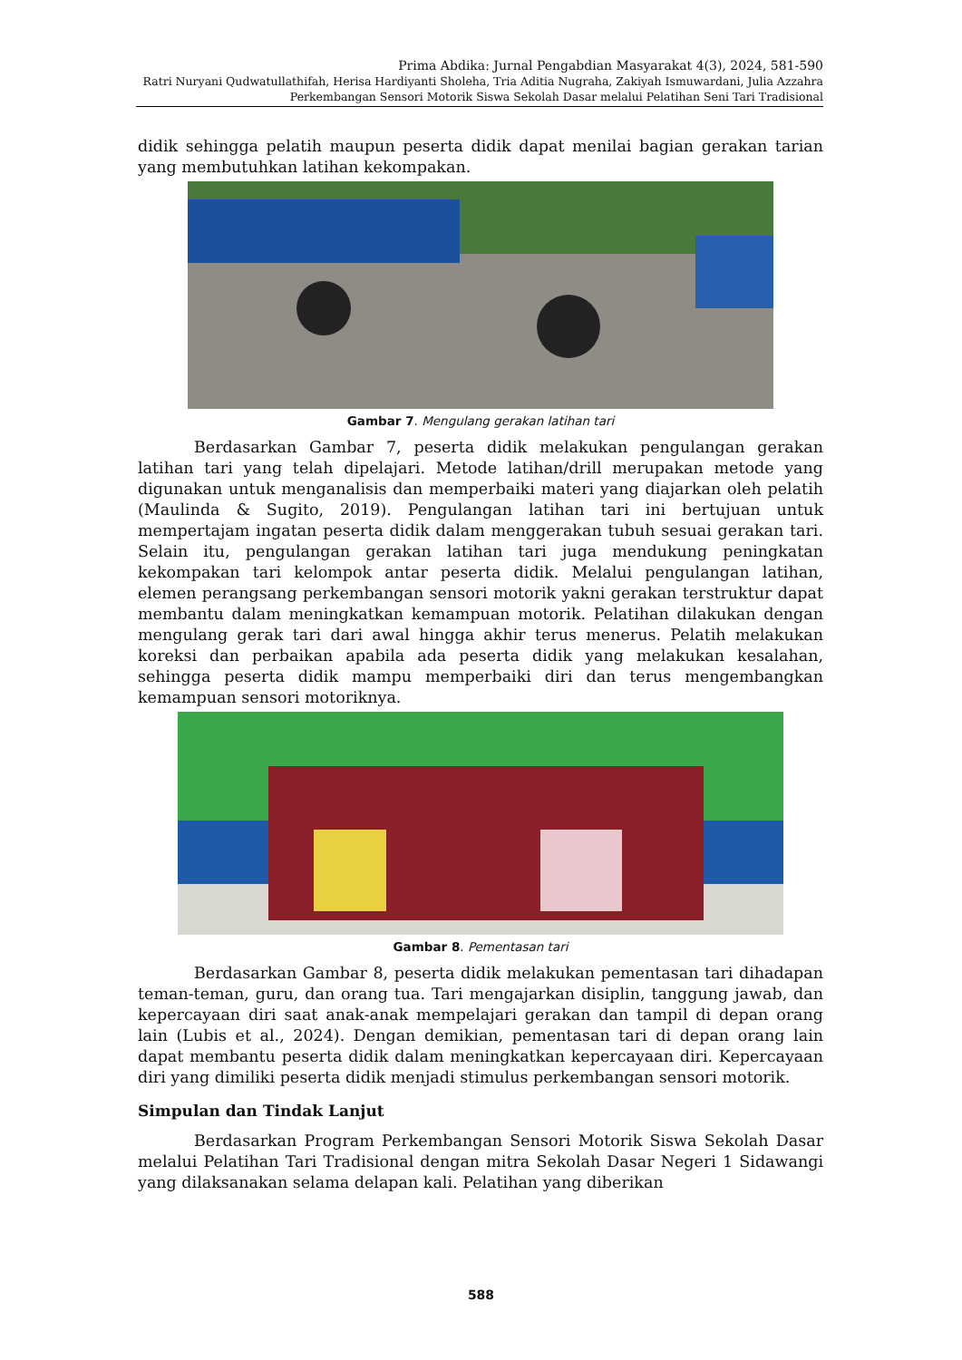Prima Abdika: Jurnal Pengabdian Masyarakat 4(3), 2024, 581-590
Ratri Nuryani Qudwatullathifah, Herisa Hardiyanti Sholeha, Tria Aditia Nugraha, Zakiyah Ismuwardani, Julia Azzahra
Perkembangan Sensori Motorik Siswa Sekolah Dasar melalui Pelatihan Seni Tari Tradisional
didik sehingga pelatih maupun peserta didik dapat menilai bagian gerakan tarian yang membutuhkan latihan kekompakan.
Gambar 7. Mengulang gerakan latihan tari
Berdasarkan Gambar 7, peserta didik melakukan pengulangan gerakan latihan tari yang telah dipelajari. Metode latihan/drill merupakan metode yang digunakan untuk menganalisis dan memperbaiki materi yang diajarkan oleh pelatih (Maulinda & Sugito, 2019). Pengulangan latihan tari ini bertujuan untuk mempertajam ingatan peserta didik dalam menggerakan tubuh sesuai gerakan tari. Selain itu, pengulangan gerakan latihan tari juga mendukung peningkatan kekompakan tari kelompok antar peserta didik. Melalui pengulangan latihan, elemen perangsang perkembangan sensori motorik yakni gerakan terstruktur dapat membantu dalam meningkatkan kemampuan motorik. Pelatihan dilakukan dengan mengulang gerak tari dari awal hingga akhir terus menerus. Pelatih melakukan koreksi dan perbaikan apabila ada peserta didik yang melakukan kesalahan, sehingga peserta didik mampu memperbaiki diri dan terus mengembangkan kemampuan sensori motoriknya.
Gambar 8. Pementasan tari
Berdasarkan Gambar 8, peserta didik melakukan pementasan tari dihadapan teman-teman, guru, dan orang tua. Tari mengajarkan disiplin, tanggung jawab, dan kepercayaan diri saat anak-anak mempelajari gerakan dan tampil di depan orang lain (Lubis et al., 2024). Dengan demikian, pementasan tari di depan orang lain dapat membantu peserta didik dalam meningkatkan kepercayaan diri. Kepercayaan diri yang dimiliki peserta didik menjadi stimulus perkembangan sensori motorik.
Simpulan dan Tindak Lanjut
Berdasarkan Program Perkembangan Sensori Motorik Siswa Sekolah Dasar melalui Pelatihan Tari Tradisional dengan mitra Sekolah Dasar Negeri 1 Sidawangi yang dilaksanakan selama delapan kali. Pelatihan yang diberikan
588